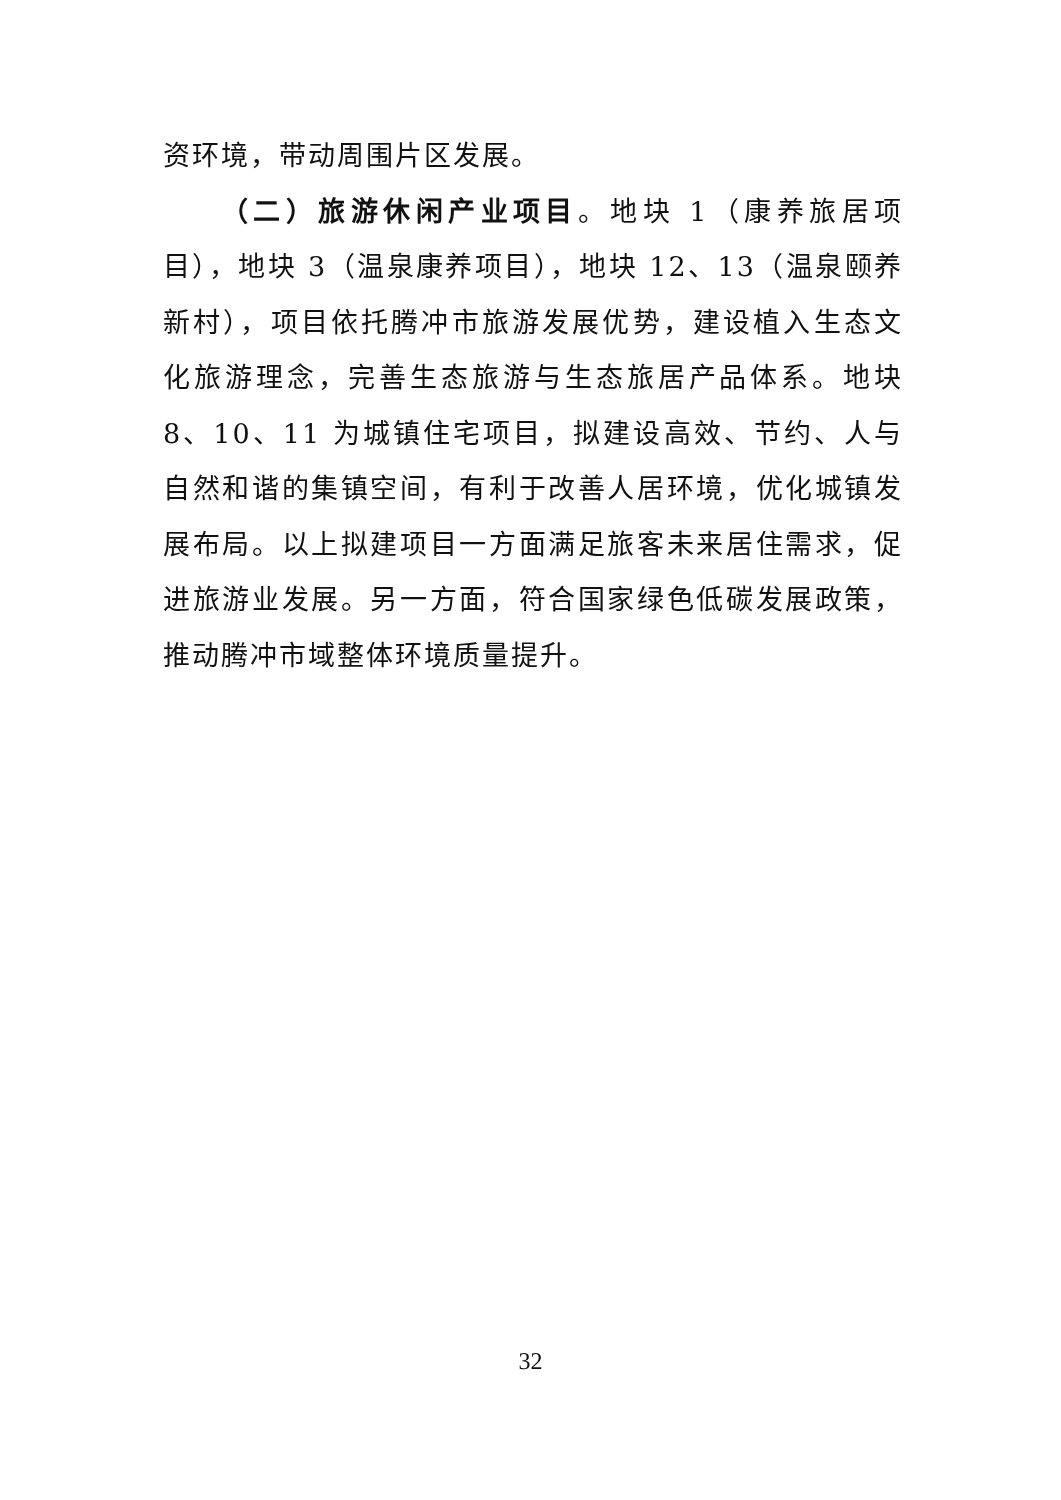资环境，带动周围片区发展。
（二）旅游休闲产业项目。地块 1（康养旅居项目），地块 3（温泉康养项目），地块 12、13（温泉颐养新村），项目依托腾冲市旅游发展优势，建设植入生态文化旅游理念，完善生态旅游与生态旅居产品体系。地块 8、10、11 为城镇住宅项目，拟建设高效、节约、人与自然和谐的集镇空间，有利于改善人居环境，优化城镇发展布局。以上拟建项目一方面满足旅客未来居住需求，促进旅游业发展。另一方面，符合国家绿色低碳发展政策，推动腾冲市域整体环境质量提升。
32